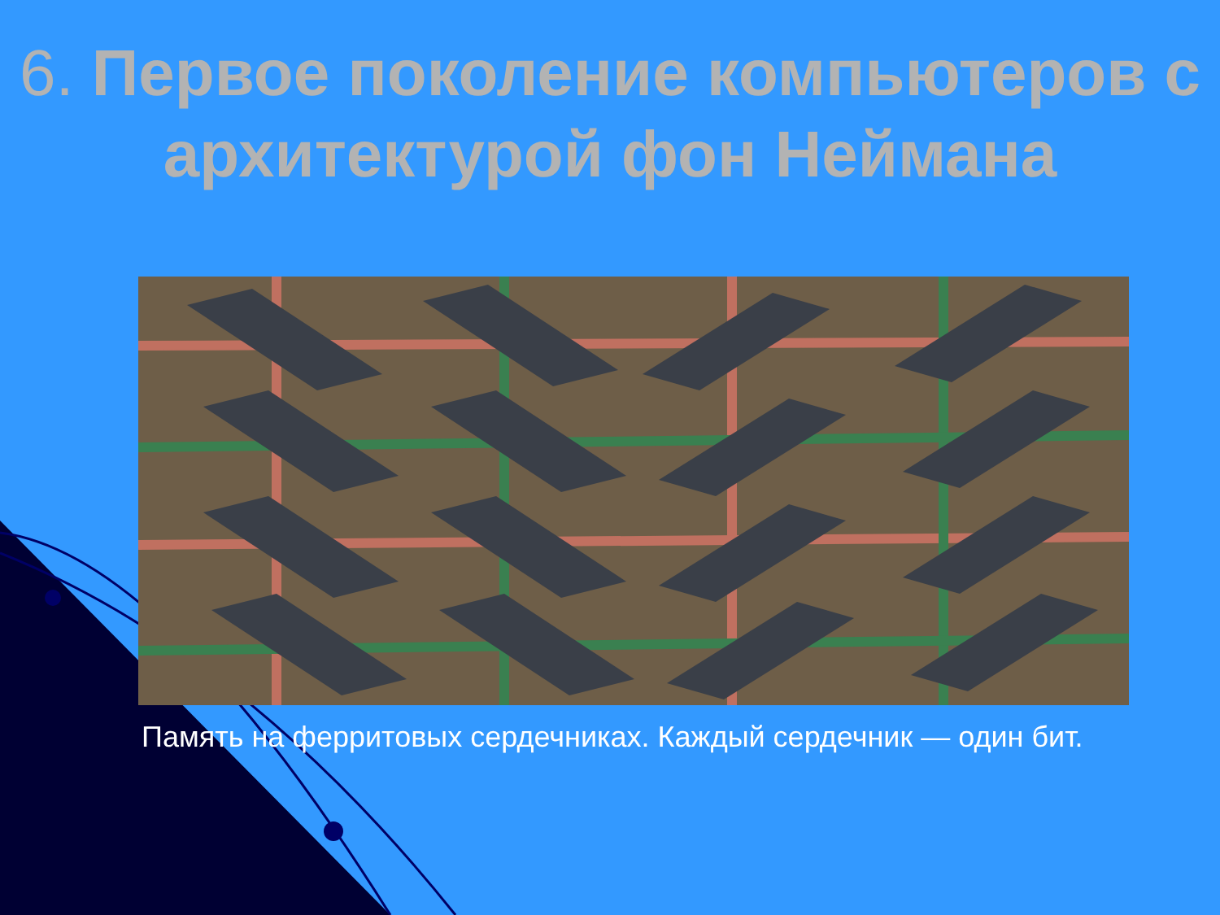6. Первое поколение компьютеров с архитектурой фон Неймана
Память на ферритовых сердечниках. Каждый сердечник — один бит.